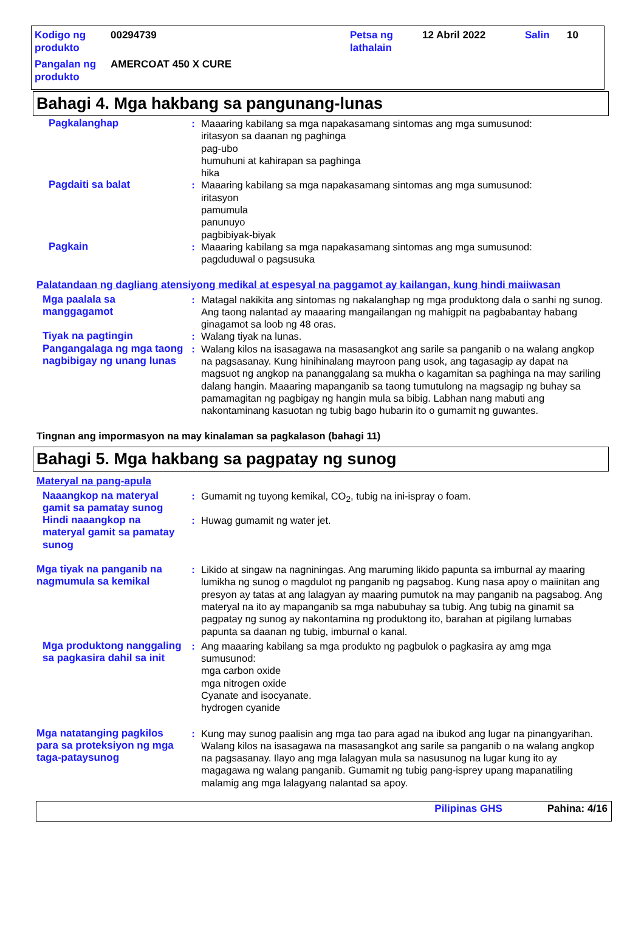| Kodigo ng produkto | 00294739 | Petsa ng lathalain | 12 Abril 2022 | Salin | 10 |
| Pangalan ng produkto | AMERCOAT 450 X CURE | | | | |
Bahagi 4. Mga hakbang sa pangunang-lunas
Pagkalanghap : Maaaring kabilang sa mga napakasamang sintomas ang mga sumusunod:
iritasyon sa daanan ng paghinga
pag-ubo
humuhuni at kahirapan sa paghinga
hika
Pagdaiti sa balat : Maaaring kabilang sa mga napakasamang sintomas ang mga sumusunod:
iritasyon
pamumula
panunuyo
pagbibiyak-biyak
Pagkain : Maaaring kabilang sa mga napakasamang sintomas ang mga sumusunod:
pagduduwal o pagsusuka
Palatandaan ng dagliang atensiyong medikal at espesyal na paggamot ay kailangan, kung hindi maiiwasan
Mga paalala sa manggagamot
: Matagal nakikita ang sintomas ng nakalanghap ng mga produktong dala o sanhi ng sunog. Ang taong nalantad ay maaaring mangailangan ng mahigpit na pagbabantay habang ginagamot sa loob ng 48 oras.
Tiyak na pagtingin : Walang tiyak na lunas.
Pangangalaga ng mga taong nagbibigay ng unang lunas
: Walang kilos na isasagawa na masasangkot ang sarile sa panganib o na walang angkop na pagsasanay. Kung hinihinalang mayroon pang usok, ang tagasagip ay dapat na magsuot ng angkop na pananggalang sa mukha o kagamitan sa paghinga na may sariling dalang hangin. Maaaring mapanganib sa taong tumutulong na magsagip ng buhay sa pamamagitan ng pagbigay ng hangin mula sa bibig. Labhan nang mabuti ang nakontaminang kasuotan ng tubig bago hubarin ito o gumamit ng guwantes.
Tingnan ang impormasyon na may kinalaman sa pagkalason (bahagi 11)
Bahagi 5. Mga hakbang sa pagpatay ng sunog
Materyal na pang-apula
Naaangkop na materyal gamit sa pamatay sunog
: Gumamit ng tuyong kemikal, CO<sub>2</sub>, tubig na ini-ispray o foam.
Hindi naaangkop na materyal gamit sa pamatay sunog
: Huwag gumamit ng water jet.
Mga tiyak na panganib na nagmumula sa kemikal
: Likido at singaw na nagniningas. Ang maruming likido papunta sa imburnal ay maaring lumikha ng sunog o magdulot ng panganib ng pagsabog. Kung nasa apoy o maiinitan ang presyon ay tatas at ang lalagyan ay maaring pumutok na may panganib na pagsabog. Ang materyal na ito ay mapanganib sa mga nabubuhay sa tubig. Ang tubig na ginamit sa pagpatay ng sunog ay nakontamina ng produktong ito, barahan at pigilang lumabas papunta sa daanan ng tubig, imburnal o kanal.
Mga produktong nanggaling sa pagkasira dahil sa init
: Ang maaaring kabilang sa mga produkto ng pagbulok o pagkasira ay amg mga sumusunod:
mga carbon oxide
mga nitrogen oxide
Cyanate and isocyanate.
hydrogen cyanide
Mga natatanging pagkilos para sa proteksiyon ng mga taga-pataysunog
: Kung may sunog paalisin ang mga tao para agad na ibukod ang lugar na pinangyarihan. Walang kilos na isasagawa na masasangkot ang sarile sa panganib o na walang angkop na pagsasanay. Ilayo ang mga lalagyan mula sa nasusunog na lugar kung ito ay magagawa ng walang panganib. Gumamit ng tubig pang-isprey upang mapanatiling malamig ang mga lalagyang nalantad sa apoy.
Pilipinas GHS Pahina: 4/16